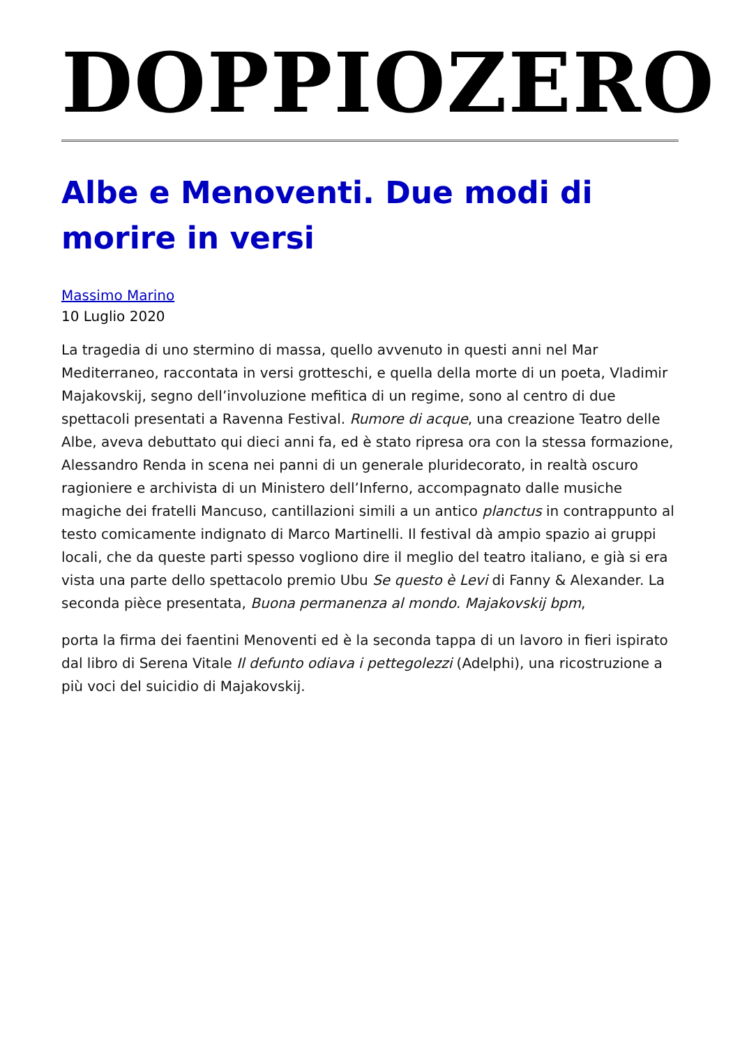DOPPIOZERO
Albe e Menoventi. Due modi di morire in versi
Massimo Marino
10 Luglio 2020
La tragedia di uno stermino di massa, quello avvenuto in questi anni nel Mar Mediterraneo, raccontata in versi grotteschi, e quella della morte di un poeta, Vladimir Majakovskij, segno dell’involuzione mefitica di un regime, sono al centro di due spettacoli presentati a Ravenna Festival. Rumore di acque, una creazione Teatro delle Albe, aveva debuttato qui dieci anni fa, ed è stato ripresa ora con la stessa formazione, Alessandro Renda in scena nei panni di un generale pluridecorato, in realtà oscuro ragioniere e archivista di un Ministero dell’Inferno, accompagnato dalle musiche magiche dei fratelli Mancuso, cantillazioni simili a un antico planctus in contrappunto al testo comicamente indignato di Marco Martinelli. Il festival dà ampio spazio ai gruppi locali, che da queste parti spesso vogliono dire il meglio del teatro italiano, e già si era vista una parte dello spettacolo premio Ubu Se questo è Levi di Fanny & Alexander. La seconda pièce presentata, Buona permanenza al mondo. Majakovskij bpm,
porta la firma dei faentini Menoventi ed è la seconda tappa di un lavoro in fieri ispirato dal libro di Serena Vitale Il defunto odiava i pettegolezzi (Adelphi), una ricostruzione a più voci del suicidio di Majakovskij.